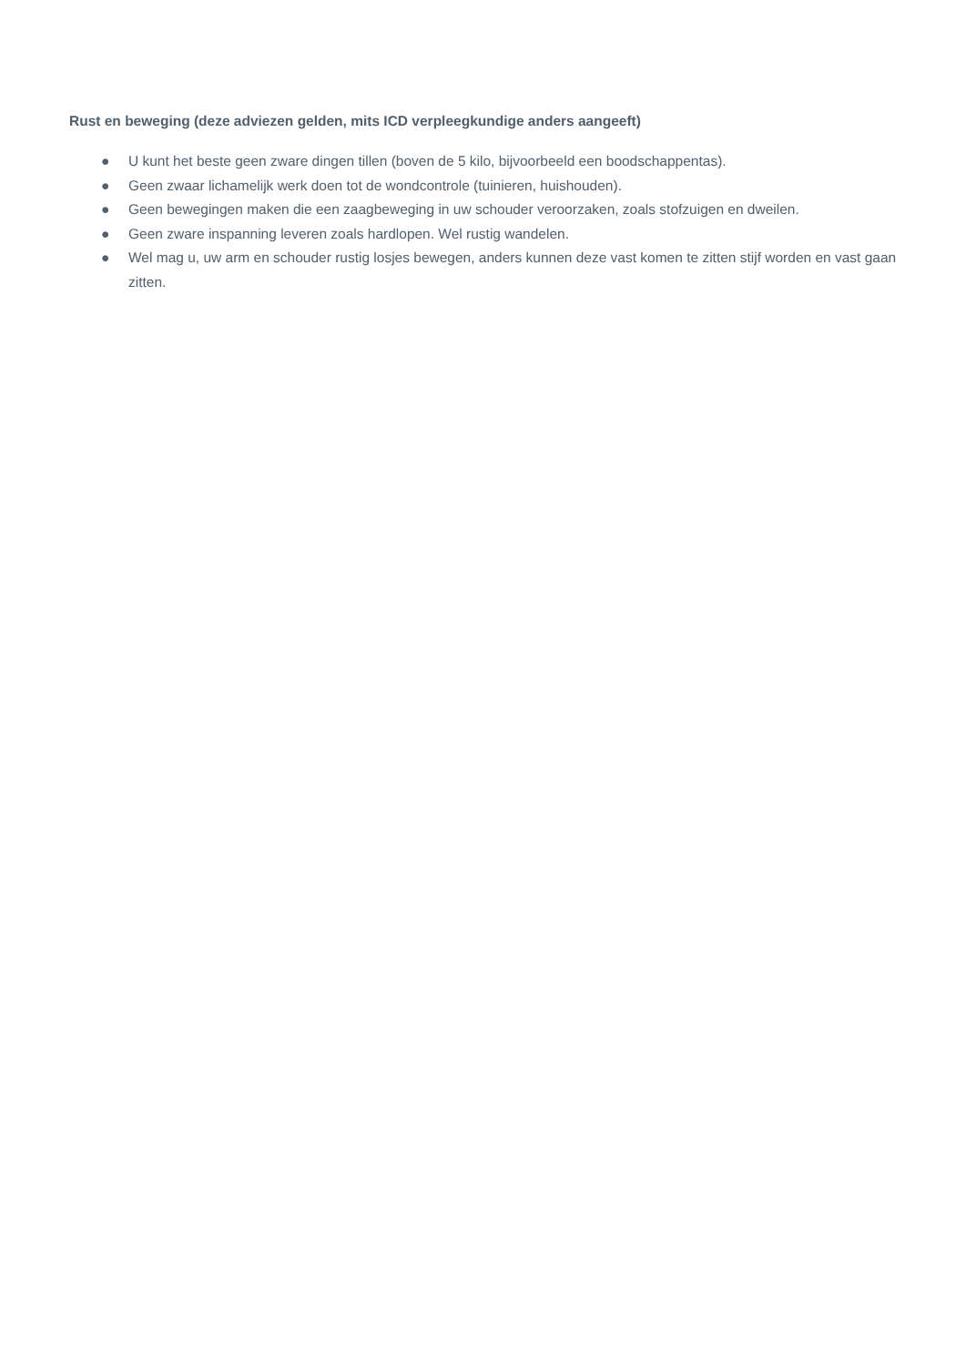Rust en beweging (deze adviezen gelden, mits ICD verpleegkundige anders aangeeft)
● U kunt het beste geen zware dingen tillen (boven de 5 kilo, bijvoorbeeld een boodschappentas).
● Geen zwaar lichamelijk werk doen tot de wondcontrole (tuinieren, huishouden).
● Geen bewegingen maken die een zaagbeweging in uw schouder veroorzaken, zoals stofzuigen en dweilen.
● Geen zware inspanning leveren zoals hardlopen. Wel rustig wandelen.
● Wel mag u, uw arm en schouder rustig losjes bewegen, anders kunnen deze vast komen te zitten stijf worden en vast gaan zitten.